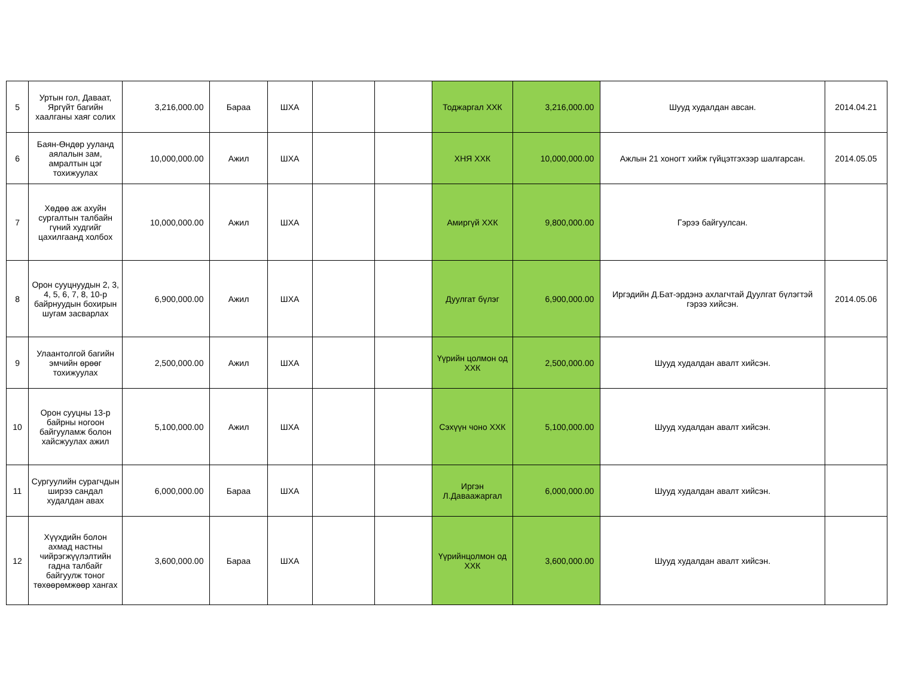| 5 | Уртын гол, Даваат, Яргүйт багийн хаалганы хаяг солих | 3,216,000.00 | Бараа | ШХА | | | Тоджаргал ХХК | 3,216,000.00 | Шууд худалдан авсан. | 2014.04.21 |
| 6 | Баян-Өндөр ууланд аялалын зам, амралтын цэг тохижуулах | 10,000,000.00 | Ажил | ШХА | | | ХНЯ ХХК | 10,000,000.00 | Ажлын 21 хоногт хийж гүйцэтгэхээр шалгарсан. | 2014.05.05 |
| 7 | Хөдөө аж ахуйн сургалтын талбайн гүний худгийг цахилгаанд холбох | 10,000,000.00 | Ажил | ШХА | | | Амиргүй ХХК | 9,800,000.00 | Гэрээ байгуулсан. | |
| 8 | Орон сууцнуудын 2, 3, 4, 5, 6, 7, 8, 10-р байрнуудын бохирын шугам засварлах | 6,900,000.00 | Ажил | ШХА | | | Дуулгат бүлэг | 6,900,000.00 | Иргэдийн Д.Бат-эрдэнэ ахлагчтай Дуулгат бүлэгтэй гэрээ хийсэн. | 2014.05.06 |
| 9 | Улаантолгой багийн эмчийн өрөөг тохижуулах | 2,500,000.00 | Ажил | ШХА | | | Үүрийн цолмон од ХХК | 2,500,000.00 | Шууд худалдан авалт хийсэн. | |
| 10 | Орон сууцны 13-р байрны ногоон байгууламж болон хайсжуулах ажил | 5,100,000.00 | Ажил | ШХА | | | Сэхүүн чоно ХХК | 5,100,000.00 | Шууд худалдан авалт хийсэн. | |
| 11 | Сургуулийн сурагчдын ширээ сандал худалдан авах | 6,000,000.00 | Бараа | ШХА | | | Иргэн Л.Даваажаргал | 6,000,000.00 | Шууд худалдан авалт хийсэн. | |
| 12 | Хүүхдийн болон ахмад настны чийрэгжүүлэлтийн гадна талбайг байгуулж тоног төхөөрөмжөөр хангах | 3,600,000.00 | Бараа | ШХА | | | Үүрийнцолмон од ХХК | 3,600,000.00 | Шууд худалдан авалт хийсэн. | |